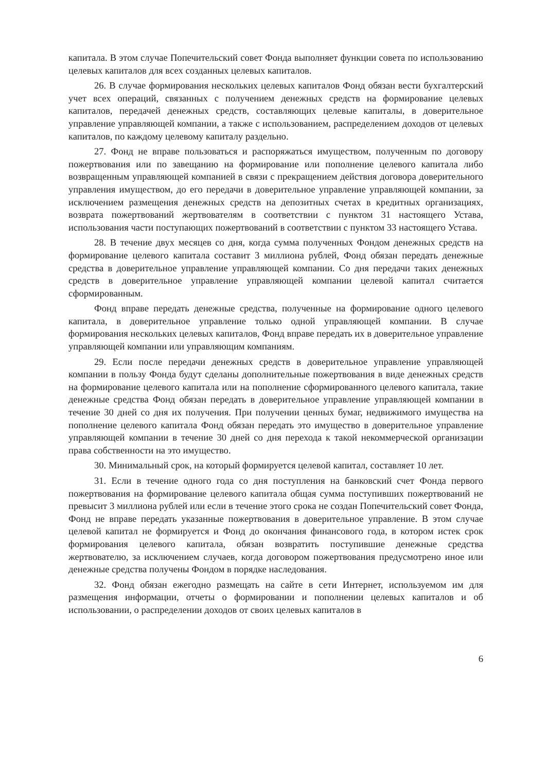капитала. В этом случае Попечительский совет Фонда выполняет функции совета по использованию целевых капиталов для всех созданных целевых капиталов.
26. В случае формирования нескольких целевых капиталов Фонд обязан вести бухгалтерский учет всех операций, связанных с получением денежных средств на формирование целевых капиталов, передачей денежных средств, составляющих целевые капиталы, в доверительное управление управляющей компании, а также с использованием, распределением доходов от целевых капиталов, по каждому целевому капиталу раздельно.
27. Фонд не вправе пользоваться и распоряжаться имуществом, полученным по договору пожертвования или по завещанию на формирование или пополнение целевого капитала либо возвращенным управляющей компанией в связи с прекращением действия договора доверительного управления имуществом, до его передачи в доверительное управление управляющей компании, за исключением размещения денежных средств на депозитных счетах в кредитных организациях, возврата пожертвований жертвователям в соответствии с пунктом 31 настоящего Устава, использования части поступающих пожертвований в соответствии с пунктом 33 настоящего Устава.
28. В течение двух месяцев со дня, когда сумма полученных Фондом денежных средств на формирование целевого капитала составит 3 миллиона рублей, Фонд обязан передать денежные средства в доверительное управление управляющей компании. Со дня передачи таких денежных средств в доверительное управление управляющей компании целевой капитал считается сформированным.
Фонд вправе передать денежные средства, полученные на формирование одного целевого капитала, в доверительное управление только одной управляющей компании. В случае формирования нескольких целевых капиталов, Фонд вправе передать их в доверительное управление управляющей компании или управляющим компаниям.
29. Если после передачи денежных средств в доверительное управление управляющей компании в пользу Фонда будут сделаны дополнительные пожертвования в виде денежных средств на формирование целевого капитала или на пополнение сформированного целевого капитала, такие денежные средства Фонд обязан передать в доверительное управление управляющей компании в течение 30 дней со дня их получения. При получении ценных бумаг, недвижимого имущества на пополнение целевого капитала Фонд обязан передать это имущество в доверительное управление управляющей компании в течение 30 дней со дня перехода к такой некоммерческой организации права собственности на это имущество.
30. Минимальный срок, на который формируется целевой капитал, составляет 10 лет.
31. Если в течение одного года со дня поступления на банковский счет Фонда первого пожертвования на формирование целевого капитала общая сумма поступивших пожертвований не превысит 3 миллиона рублей или если в течение этого срока не создан Попечительский совет Фонда, Фонд не вправе передать указанные пожертвования в доверительное управление. В этом случае целевой капитал не формируется и Фонд до окончания финансового года, в котором истек срок формирования целевого капитала, обязан возвратить поступившие денежные средства жертвователю, за исключением случаев, когда договором пожертвования предусмотрено иное или денежные средства получены Фондом в порядке наследования.
32. Фонд обязан ежегодно размещать на сайте в сети Интернет, используемом им для размещения информации, отчеты о формировании и пополнении целевых капиталов и об использовании, о распределении доходов от своих целевых капиталов в
6